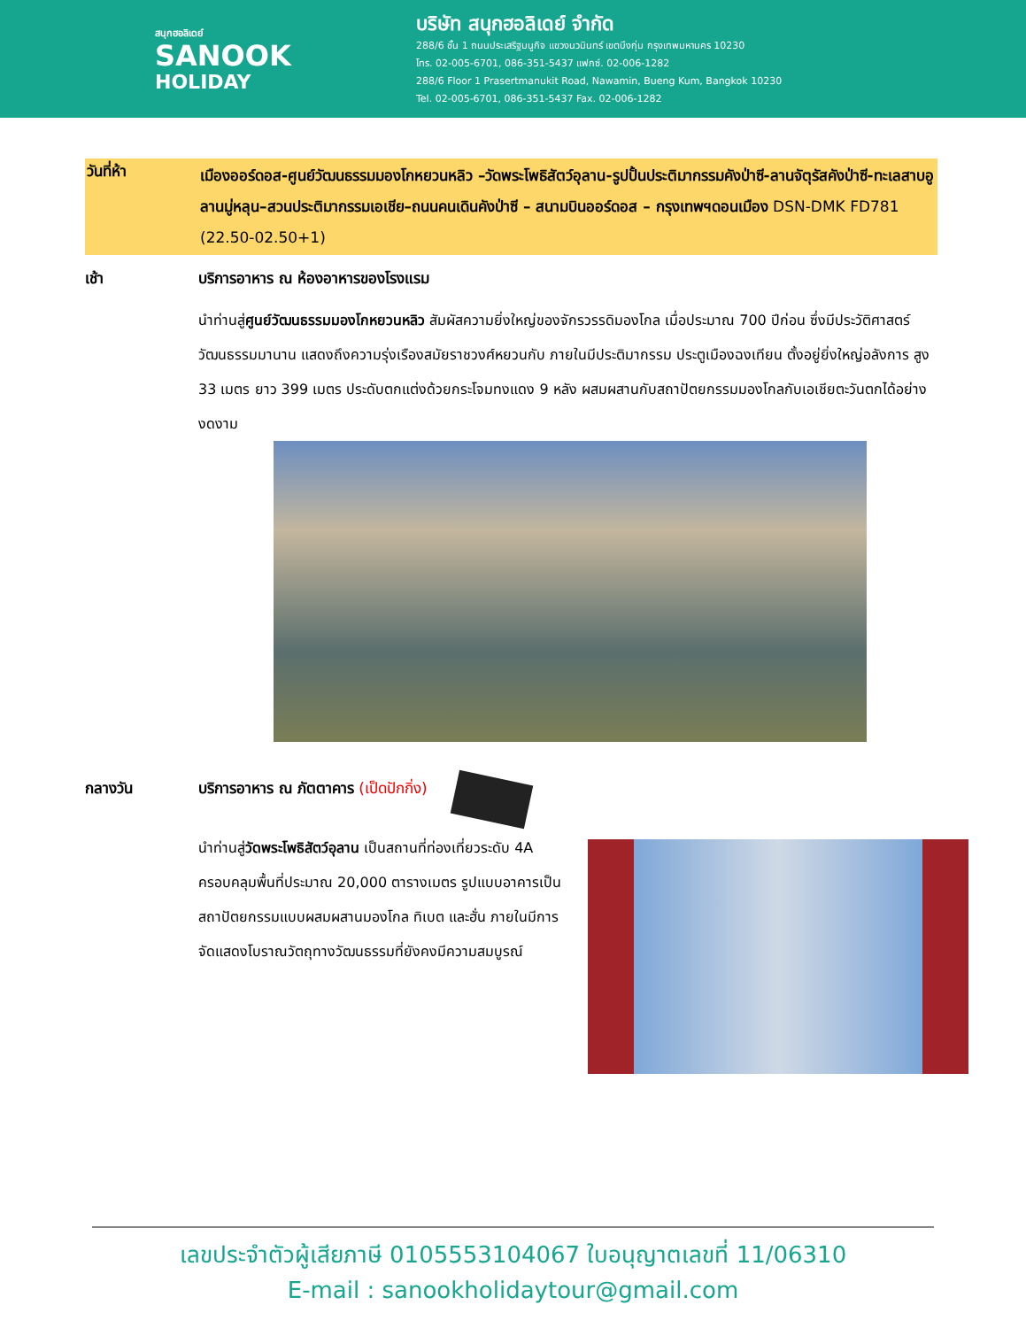สนุกฮอลิเดย์
SANOOK
HOLIDAY
บริษัท สนุกฮอลิเดย์ จำกัด
288/6 ชั้น 1 ถนนประเสริฐมนูกิจ แขวงนวมินทร์ เขตบึงกุ่ม กรุงเทพมหานคร 10230
โทร. 02-005-6701, 086-351-5437 แฟกซ์. 02-006-1282
288/6 Floor 1 Prasertmanukit Road, Nawamin, Bueng Kum, Bangkok 10230
Tel. 02-005-6701, 086-351-5437 Fax. 02-006-1282
วันที่ห้า
เมืองออร์ดอส-ศูนย์วัฒนธรรมมองโกหยวนหลิว –วัดพระโพธิสัตว์อุลาน-รูปปั้นประติมากรรมคังป่าซี-ลานจัตุรัสคังป่าซี-ทะเลสาบอูลานมู่หลุน–สวนประติมากรรมเอเชีย–ถนนคนเดินคังป่าซี – สนามบินออร์ดอส – กรุงเทพฯดอนเมือง DSN-DMK FD781 (22.50-02.50+1)
เช้า บริการอาหาร ณ ห้องอาหารของโรงแรม
นำท่านสู่ศูนย์วัฒนธรรมมองโกหยวนหลิว สัมผัสความยิ่งใหญ่ของจักรวรรดิมองโกล เมื่อประมาณ 700 ปีก่อน ซึ่งมีประวัติศาสตร์วัฒนธรรมมานาน แสดงถึงความรุ่งเรืองสมัยราชวงศ์หยวนกับ ภายในมีประติมากรรม ประตูเมืองฉงเทียน ตั้งอยู่ยิ่งใหญ่อลังการ สูง 33 เมตร ยาว 399 เมตร ประดับตกแต่งด้วยกระโจมทงแดง 9 หลัง ผสมผสานกับสถาปัตยกรรมมองโกลกับเอเชียตะวันตกได้อย่างงดงาม
กลางวัน บริการอาหาร ณ ภัตตาคาร (เป็ดปักกิ่ง)
นำท่านสู่วัดพระโพธิสัตว์อุลาน เป็นสถานที่ท่องเที่ยวระดับ 4A ครอบคลุมพื้นที่ประมาณ 20,000 ตารางเมตร รูปแบบอาคารเป็นสถาปัตยกรรมแบบผสมผสานมองโกล ทิเบต และฮั่น ภายในมีการจัดแสดงโบราณวัตถุทางวัฒนธรรมที่ยังคงมีความสมบูรณ์
เลขประจำตัวผู้เสียภาษี 0105553104067 ใบอนุญาตเลขที่ 11/06310
E-mail : sanookholidaytour@gmail.com